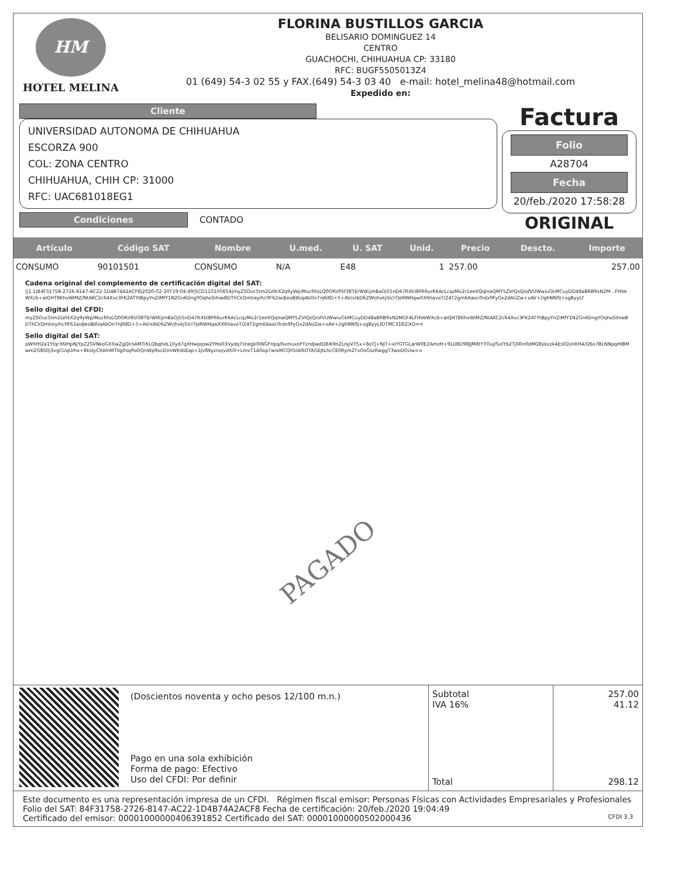HM
HOTEL MELINA
FLORINA BUSTILLOS GARCIA
BELISARIO DOMINGUEZ 14
CENTRO
GUACHOCHI, CHIHUAHUA CP: 33180
RFC: BUGF5505013Z4
01 (649) 54-3 02 55 y FAX.(649) 54-3 03 40 e-mail: hotel_melina48@hotmail.com
Expedido en:
Cliente
UNIVERSIDAD AUTONOMA DE CHIHUAHUA
ESCORZA 900
COL: ZONA CENTRO
CHIHUAHUA, CHIH CP: 31000
RFC: UAC681018EG1
Condiciones
CONTADO
Factura
Folio
A28704
Fecha
20/feb./2020 17:58:28
ORIGINAL
| Artículo | Código SAT | Nombre | U.med. | U. SAT | Unid. | Precio | Descto. | Importe |
| --- | --- | --- | --- | --- | --- | --- | --- | --- |
| CONSUMO | 90101501 | CONSUMO | N/A | E48 | 1 | 257.00 | | 257.00 |
Cadena original del complemento de certificación digital del SAT:
||1.1|84F31758-2726-8147-AC22-1D4B74A2ACF8|2020-02-20T19:04:49|SCD110105654|myZSOuc5tm2LVtkX2q9yWp/MucRfoLQ0ORs95f38TErWIKijmBaOj55nD47RXkl8PR6urK6AcLcqzMx2r1eeXQqInaQMY5ZVIQsQ/ofVUWwiuGkMCuyDD48aBRB9xN2M…FHVeWXcb+aIQHT8KhxWIMZ/NtAKC2c64Xvc3FK2ATYtBpyYnZiMfY1N2Gn6DngYOqhoSihiwBDThCkQmtieyihc0F62aidJeoBJ6iq4bOn7nJ68D+5+AV/xIbD6ZWrjhvkj5lcl7JeRWHqwXX6havoT/Z4T2gm6Aaoc0rdx9FyGx2dAUZw+xAV+//ghNN0J+xgByyLf
Sello digital del CFDI:
myZSOuc5tm2LVtkX2q9yWp/MucRfoLQ0ORs95f38TErWIKijmBaOj55nD47RXkl8PR6urK6AcLcqzMx2r1eeXQqInaQMY5ZVIQsQ/ofVUWwiuGkMCuyDD48aBRB9xN2MGF4LFHVeWXcb+aIQHT8KhxWIMZ/NtAKC2c64Xvc3FK2ATYtBpyYnZiMfY1N2Gn6DngYOqhoSihiwBDThCkQmtieyihc0F62aidJeoBJ6iq4bOn7nJ68D+5+AV/xIbD6ZWrjhvkj5lcl7JeRWHqwXX6havoT/Z4T2gm6Aaoc0rdx9FyGx2dAUZw+xAV+//ghNN0J+xgByyLfDTMC318ZiXQ==
Sello digital del SAT:
pW6fH2a1Yfqr36IHpNjYpZ2SVNkoGXXwZgQIrsAMTi6LQbqheL1Ilyd7qXHwpqsw2YHo03Vydq7snegk0INGFnpq/6xmuxoFYzndjwdD8iK9n2LnpVT5x+8oTJ+NJ7+ioYGTGLarW0EZAmzH+9LUBD98JJM8tYTOuJ/SxIYb2Tj0Rn0dMQ8jikzzk4EslQUnRH4/Q6o7BLNNpqHIBMwm2G8S0j3vgCUqUrhx+8ksIyCXAIhMTIIg0sqPoOQnWp9xcDimWKdsEap+1Jv8KyznojvdXi0+LmvT1A0op7wixMCQh5lAl6OTAGEJtLhcCE0Rym2TvOsGszRwggT3woDOUw==
PAGADO
(Doscientos noventa y ocho pesos 12/100 m.n.)
Pago en una sola exhibición
Forma de pago: Efectivo
Uso del CFDI: Por definir
Subtotal
IVA 16%
Total
257.00
41.12
298.12
Este documento es una representación impresa de un CFDI. Régimen fiscal emisor: Personas Físicas con Actividades Empresariales y Profesionales
Folio del SAT: 84F31758-2726-8147-AC22-1D4B74A2ACF8 Fecha de certificación: 20/feb./2020 19:04:49
Certificado del emisor: 00001000000406391852 Certificado del SAT: 00001000000502000436 CFDI 3.3